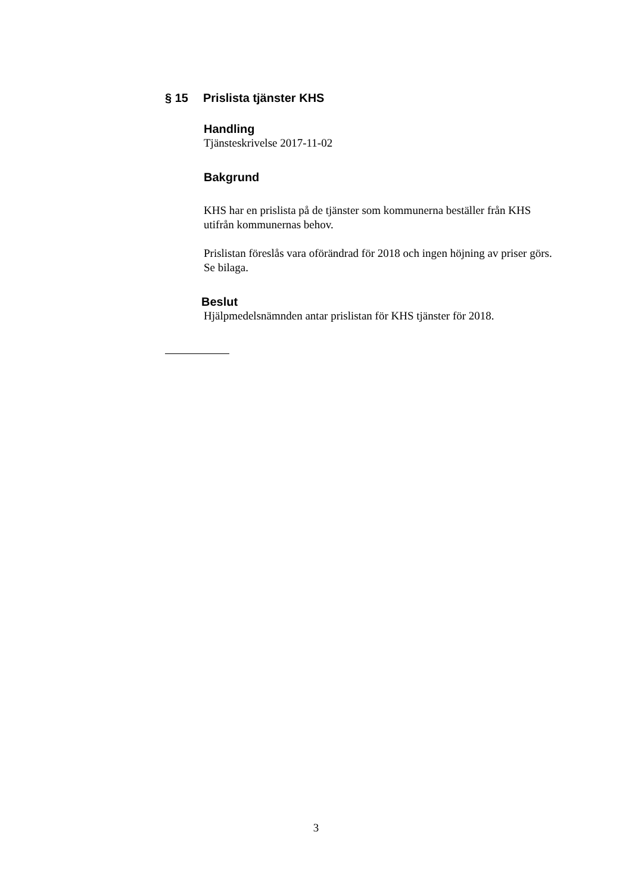§ 15 Prislista tjänster KHS
Handling
Tjänsteskrivelse 2017-11-02
Bakgrund
KHS har en prislista på de tjänster som kommunerna beställer från KHS utifrån kommunernas behov.
Prislistan föreslås vara oförändrad för 2018 och ingen höjning av priser görs.
Se bilaga.
Beslut
Hjälpmedelsnämnden antar prislistan för KHS tjänster för 2018.
3